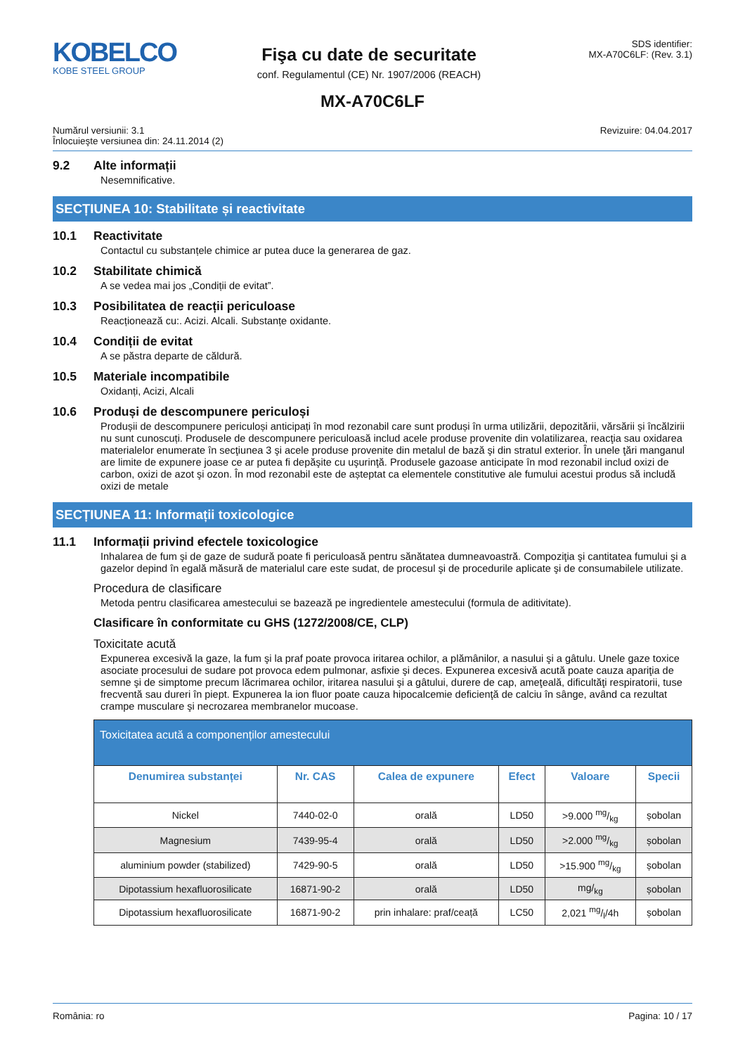KOBELCO
KOBE STEEL GROUP
Fişa cu date de securitate
conf. Regulamentul (CE) Nr. 1907/2006 (REACH)
SDS identifier:
MX-A70C6LF: (Rev. 3.1)
MX-A70C6LF
Numărul versiunii: 3.1
Înlocuieşte versiunea din: 24.11.2014 (2)
Revizuire: 04.04.2017
9.2 Alte informații
Nesemnificative.
SECȚIUNEA 10: Stabilitate și reactivitate
10.1 Reactivitate
Contactul cu substanțele chimice ar putea duce la generarea de gaz.
10.2 Stabilitate chimică
A se vedea mai jos „Condiții de evitat”.
10.3 Posibilitatea de reacții periculoase
Reacționează cu:. Acizi. Alcali. Substanțe oxidante.
10.4 Condiții de evitat
A se păstra departe de căldură.
10.5 Materiale incompatibile
Oxidanți, Acizi, Alcali
10.6 Produși de descompunere periculoși
Produșii de descompunere periculoși anticipați în mod rezonabil care sunt produși în urma utilizării, depozitării, vărsării și încălzirii nu sunt cunoscuți. Produsele de descompunere periculoasă includ acele produse provenite din volatilizarea, reacţia sau oxidarea materialelor enumerate în secţiunea 3 şi acele produse provenite din metalul de bază şi din stratul exterior. În unele ţări manganul are limite de expunere joase ce ar putea fi depăşite cu uşurinţă. Produsele gazoase anticipate în mod rezonabil includ oxizi de carbon, oxizi de azot şi ozon. În mod rezonabil este de așteptat ca elementele constitutive ale fumului acestui produs să includă oxizi de metale
SECȚIUNEA 11: Informații toxicologice
11.1 Informații privind efectele toxicologice
Inhalarea de fum şi de gaze de sudură poate fi periculoasă pentru sănătatea dumneavoastră. Compoziţia şi cantitatea fumului şi a gazelor depind în egală măsură de materialul care este sudat, de procesul şi de procedurile aplicate şi de consumabilele utilizate.
Procedura de clasificare
Metoda pentru clasificarea amestecului se bazează pe ingredientele amestecului (formula de aditivitate).
Clasificare în conformitate cu GHS (1272/2008/CE, CLP)
Toxicitate acută
Expunerea excesivă la gaze, la fum şi la praf poate provoca iritarea ochilor, a plămânilor, a nasului şi a gâtulu. Unele gaze toxice asociate procesului de sudare pot provoca edem pulmonar, asfixie şi deces. Expunerea excesivă acută poate cauza apariţia de semne şi de simptome precum lăcrimarea ochilor, iritarea nasului şi a gâtului, durere de cap, ameţeală, dificultăţi respiratorii, tuse frecventă sau dureri în piept. Expunerea la ion fluor poate cauza hipocalcemie deficienţă de calciu în sânge, având ca rezultat crampe musculare şi necrozarea membranelor mucoase.
| Toxicitatea acută a componenților amestecului | | | | | |
| --- | --- | --- | --- | --- | --- |
| Denumirea substanței | Nr. CAS | Calea de expunere | Efect | Valoare | Specii |
| Nickel | 7440-02-0 | orală | LD50 | >9.000 mg/kg | șobolan |
| Magnesium | 7439-95-4 | orală | LD50 | >2.000 mg/kg | șobolan |
| aluminium powder (stabilized) | 7429-90-5 | orală | LD50 | >15.900 mg/kg | șobolan |
| Dipotassium hexafluorosilicate | 16871-90-2 | orală | LD50 | mg/<sub>kg</sub> | șobolan |
| Dipotassium hexafluorosilicate | 16871-90-2 | prin inhalare: praf/ceață | LC50 | 2,021 mg/l/4h | șobolan |
România: ro Pagina: 10 / 17